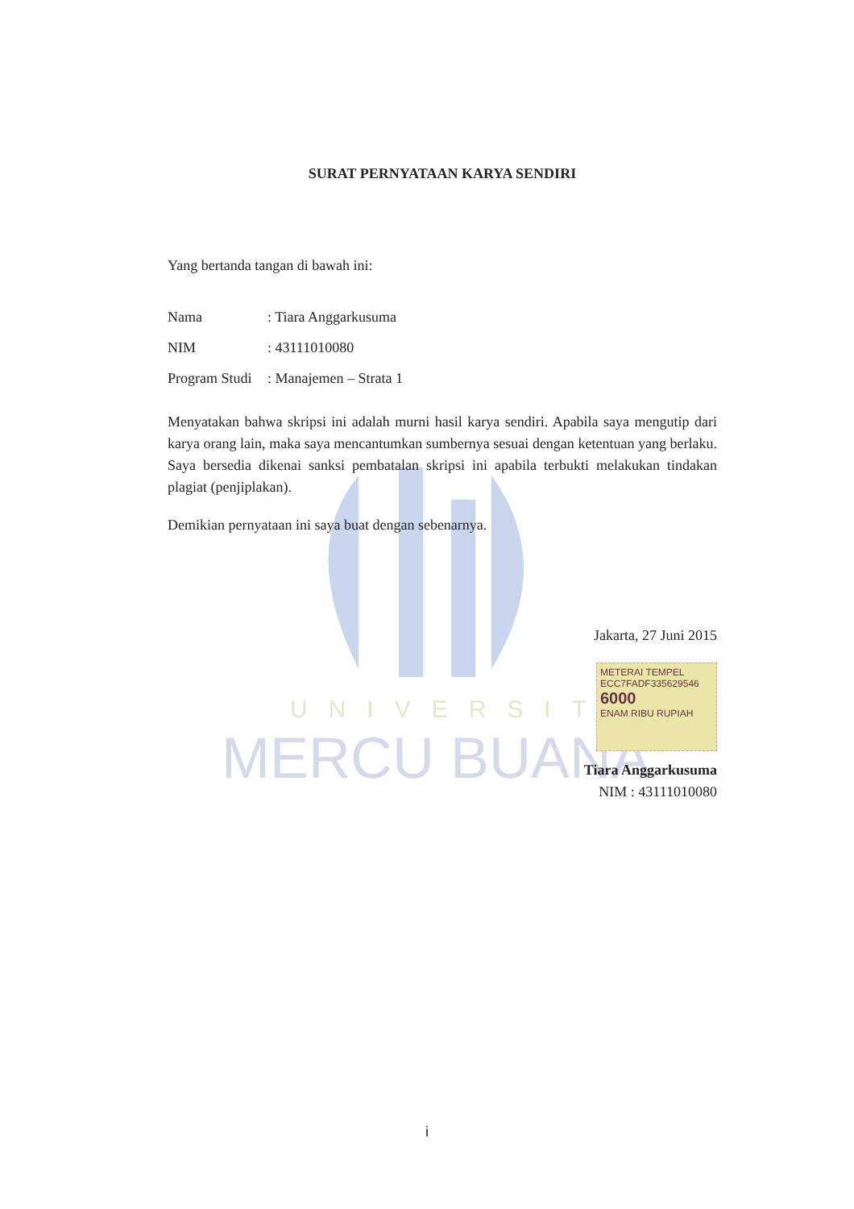UNIVERSITAS
MERCU BUANA
SURAT PERNYATAAN KARYA SENDIRI
Yang bertanda tangan di bawah ini:
Nama: Tiara Anggarkusuma
NIM: 43111010080
Program Studi: Manajemen – Strata 1
Menyatakan bahwa skripsi ini adalah murni hasil karya sendiri. Apabila saya mengutip dari karya orang lain, maka saya mencantumkan sumbernya sesuai dengan ketentuan yang berlaku. Saya bersedia dikenai sanksi pembatalan skripsi ini apabila terbukti melakukan tindakan plagiat (penjiplakan).
Demikian pernyataan ini saya buat dengan sebenarnya.
Jakarta, 27 Juni 2015
METERAI TEMPEL
ECC7FADF335629546
6000
ENAM RIBU RUPIAH
Tiara Anggarkusuma
NIM : 43111010080
i